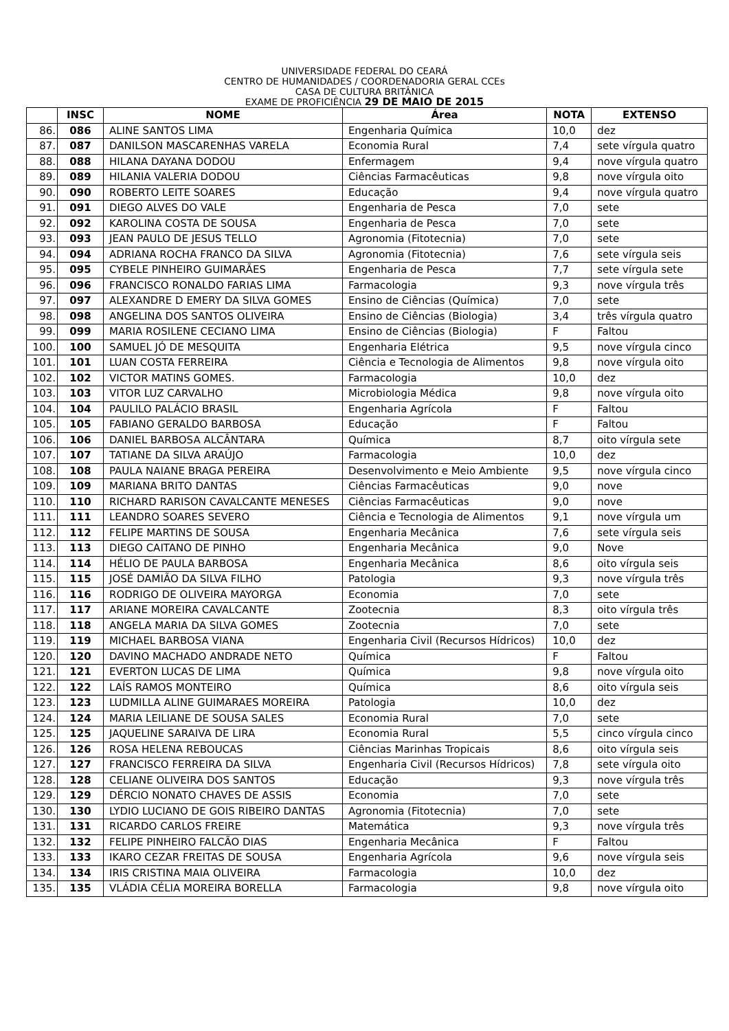UNIVERSIDADE FEDERAL DO CEARÁ
CENTRO DE HUMANIDADES / COORDENADORIA GERAL CCEs
CASA DE CULTURA BRITÂNICA
EXAME DE PROFICIÊNCIA 29 DE MAIO DE 2015
| | INSC | NOME | Área | NOTA | EXTENSO |
| --- | --- | --- | --- | --- | --- |
| 86. | 086 | ALINE SANTOS LIMA | Engenharia Química | 10,0 | dez |
| 87. | 087 | DANILSON MASCARENHAS VARELA | Economia Rural | 7,4 | sete vírgula quatro |
| 88. | 088 | HILANA DAYANA DODOU | Enfermagem | 9,4 | nove vírgula quatro |
| 89. | 089 | HILANIA VALERIA DODOU | Ciências Farmacêuticas | 9,8 | nove vírgula oito |
| 90. | 090 | ROBERTO LEITE SOARES | Educação | 9,4 | nove vírgula quatro |
| 91. | 091 | DIEGO ALVES DO VALE | Engenharia de Pesca | 7,0 | sete |
| 92. | 092 | KAROLINA COSTA DE SOUSA | Engenharia de Pesca | 7,0 | sete |
| 93. | 093 | JEAN PAULO DE JESUS TELLO | Agronomia (Fitotecnia) | 7,0 | sete |
| 94. | 094 | ADRIANA ROCHA FRANCO DA SILVA | Agronomia (Fitotecnia) | 7,6 | sete vírgula seis |
| 95. | 095 | CYBELE PINHEIRO GUIMARÃES | Engenharia de Pesca | 7,7 | sete vírgula sete |
| 96. | 096 | FRANCISCO RONALDO FARIAS LIMA | Farmacologia | 9,3 | nove vírgula três |
| 97. | 097 | ALEXANDRE D EMERY DA SILVA GOMES | Ensino de Ciências (Química) | 7,0 | sete |
| 98. | 098 | ANGELINA DOS SANTOS OLIVEIRA | Ensino de Ciências (Biologia) | 3,4 | três vírgula quatro |
| 99. | 099 | MARIA ROSILENE CECIANO LIMA | Ensino de Ciências (Biologia) | F | Faltou |
| 100. | 100 | SAMUEL JÓ DE MESQUITA | Engenharia Elétrica | 9,5 | nove vírgula cinco |
| 101. | 101 | LUAN COSTA FERREIRA | Ciência e Tecnologia de Alimentos | 9,8 | nove vírgula oito |
| 102. | 102 | VICTOR MATINS GOMES. | Farmacologia | 10,0 | dez |
| 103. | 103 | VITOR LUZ CARVALHO | Microbiologia Médica | 9,8 | nove vírgula oito |
| 104. | 104 | PAULILO PALÁCIO BRASIL | Engenharia Agrícola | F | Faltou |
| 105. | 105 | FABIANO GERALDO BARBOSA | Educação | F | Faltou |
| 106. | 106 | DANIEL BARBOSA ALCÂNTARA | Química | 8,7 | oito vírgula sete |
| 107. | 107 | TATIANE DA SILVA ARAÚJO | Farmacologia | 10,0 | dez |
| 108. | 108 | PAULA NAIANE BRAGA PEREIRA | Desenvolvimento e Meio Ambiente | 9,5 | nove vírgula cinco |
| 109. | 109 | MARIANA BRITO DANTAS | Ciências Farmacêuticas | 9,0 | nove |
| 110. | 110 | RICHARD RARISON CAVALCANTE MENESES | Ciências Farmacêuticas | 9,0 | nove |
| 111. | 111 | LEANDRO SOARES SEVERO | Ciência e Tecnologia de Alimentos | 9,1 | nove vírgula um |
| 112. | 112 | FELIPE MARTINS DE SOUSA | Engenharia Mecânica | 7,6 | sete vírgula seis |
| 113. | 113 | DIEGO CAITANO DE PINHO | Engenharia Mecânica | 9,0 | Nove |
| 114. | 114 | HÉLIO DE PAULA BARBOSA | Engenharia Mecânica | 8,6 | oito vírgula seis |
| 115. | 115 | JOSÉ DAMIÃO DA SILVA FILHO | Patologia | 9,3 | nove vírgula três |
| 116. | 116 | RODRIGO DE OLIVEIRA MAYORGA | Economia | 7,0 | sete |
| 117. | 117 | ARIANE MOREIRA CAVALCANTE | Zootecnia | 8,3 | oito vírgula três |
| 118. | 118 | ANGELA MARIA DA SILVA GOMES | Zootecnia | 7,0 | sete |
| 119. | 119 | MICHAEL BARBOSA VIANA | Engenharia Civil (Recursos Hídricos) | 10,0 | dez |
| 120. | 120 | DAVINO MACHADO ANDRADE NETO | Química | F | Faltou |
| 121. | 121 | EVERTON LUCAS DE LIMA | Química | 9,8 | nove vírgula oito |
| 122. | 122 | LAÍS RAMOS MONTEIRO | Química | 8,6 | oito vírgula seis |
| 123. | 123 | LUDMILLA ALINE GUIMARAES MOREIRA | Patologia | 10,0 | dez |
| 124. | 124 | MARIA LEILIANE DE SOUSA SALES | Economia Rural | 7,0 | sete |
| 125. | 125 | JAQUELINE SARAIVA DE LIRA | Economia Rural | 5,5 | cinco vírgula cinco |
| 126. | 126 | ROSA HELENA REBOUCAS | Ciências Marinhas Tropicais | 8,6 | oito vírgula seis |
| 127. | 127 | FRANCISCO FERREIRA DA SILVA | Engenharia Civil (Recursos Hídricos) | 7,8 | sete vírgula oito |
| 128. | 128 | CELIANE OLIVEIRA DOS SANTOS | Educação | 9,3 | nove vírgula três |
| 129. | 129 | DÉRCIO NONATO CHAVES DE ASSIS | Economia | 7,0 | sete |
| 130. | 130 | LYDIO LUCIANO DE GOIS RIBEIRO DANTAS | Agronomia (Fitotecnia) | 7,0 | sete |
| 131. | 131 | RICARDO CARLOS FREIRE | Matemática | 9,3 | nove vírgula três |
| 132. | 132 | FELIPE PINHEIRO FALCÃO DIAS | Engenharia Mecânica | F | Faltou |
| 133. | 133 | IKARO CEZAR FREITAS DE SOUSA | Engenharia Agrícola | 9,6 | nove vírgula seis |
| 134. | 134 | IRIS CRISTINA MAIA OLIVEIRA | Farmacologia | 10,0 | dez |
| 135. | 135 | VLÁDIA CÉLIA MOREIRA BORELLA | Farmacologia | 9,8 | nove vírgula oito |